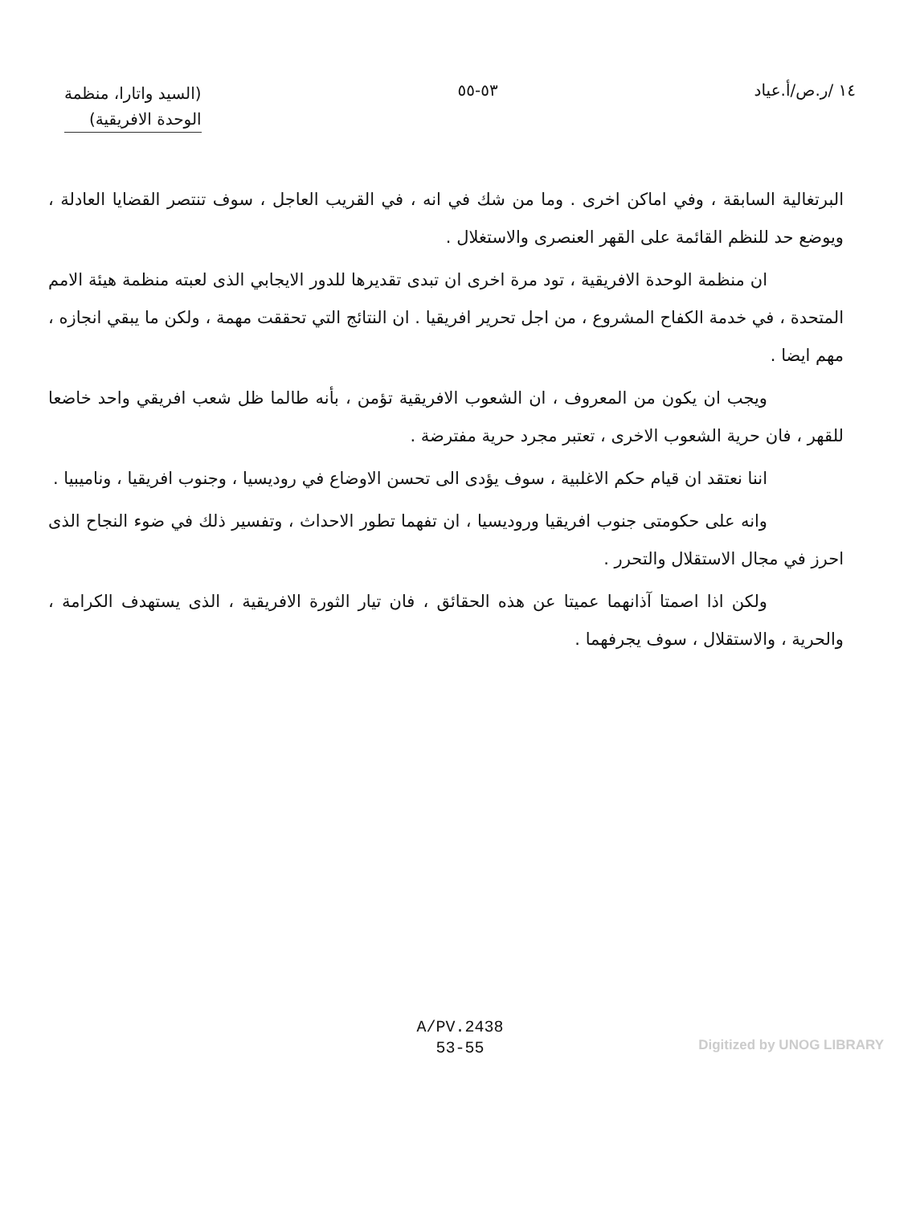١٤ /ر.ص/أ.عياد ٥٣-٥٥
(السيد واتارا، منظمة
الوحدة الافريقية)
البرتغالية السابقة ، وفي اماكن اخرى . وما من شك في انه ، في القريب العاجل ، سوف تنتصر القضايا العادلة ، ويوضع حد للنظم القائمة على القهر العنصرى والاستغلال .
ان منظمة الوحدة الافريقية ، تود مرة اخرى ان تبدى تقديرها للدور الايجابي الذى لعبته منظمة هيئة الامم المتحدة ، في خدمة الكفاح المشروع ، من اجل تحرير افريقيا . ان النتائج التي تحققت مهمة ، ولكن ما يبقي انجازه ، مهم ايضا .
ويجب ان يكون من المعروف ، ان الشعوب الافريقية تؤمن ، بأنه طالما ظل شعب افريقي واحد خاضعا للقهر ، فان حرية الشعوب الاخرى ، تعتبر مجرد حرية مفترضة .
اننا نعتقد ان قيام حكم الاغلبية ، سوف يؤدى الى تحسن الاوضاع في روديسيا ، وجنوب افريقيا ، وناميبيا .
وانه على حكومتى جنوب افريقيا وروديسيا ، ان تفهما تطور الاحداث ، وتفسير ذلك في ضوء النجاح الذى احرز في مجال الاستقلال والتحرر .
ولكن اذا اصمتا آذانهما عميتا عن هذه الحقائق ، فان تيار الثورة الافريقية ، الذى يستهدف الكرامة ، والحرية ، والاستقلال ، سوف يجرفهما .
A/PV.2438
53-55
Digitized by UNOG LIBRARY